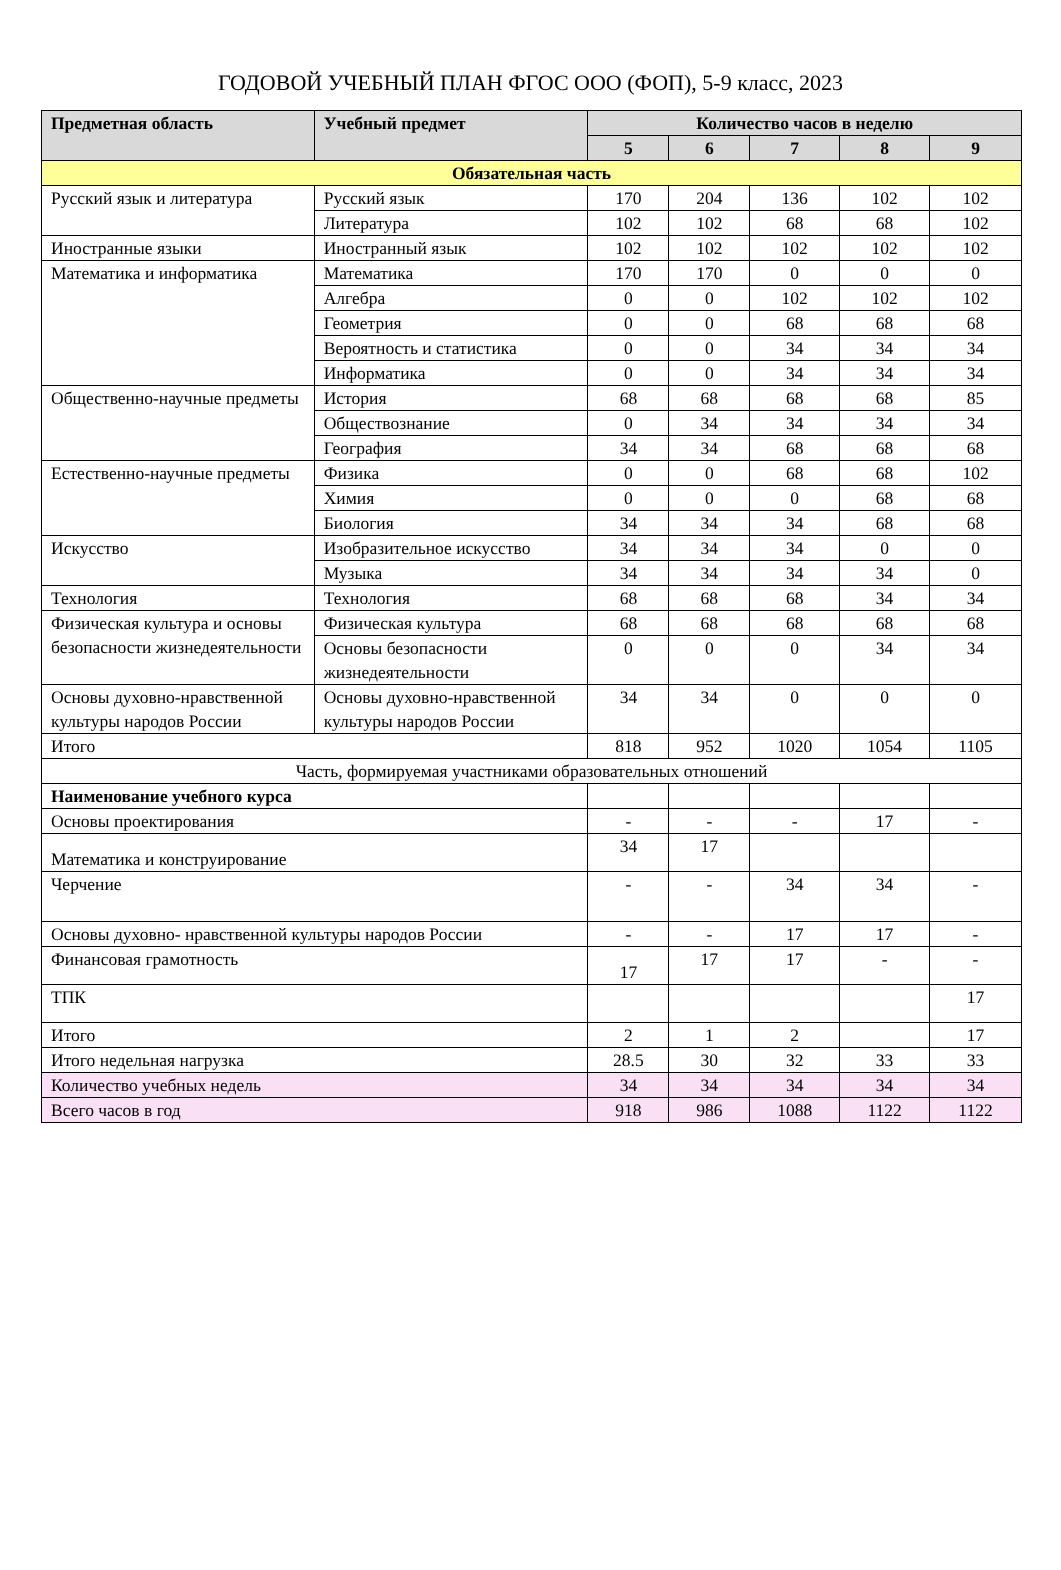ГОДОВОЙ УЧЕБНЫЙ ПЛАН ФГОС ООО (ФОП), 5-9 класс, 2023
| Предметная область | Учебный предмет | Количество часов в неделю | | | | |
| --- | --- | --- | --- | --- | --- | --- |
| | | 5 | 6 | 7 | 8 | 9 |
| Обязательная часть | | | | | | |
| Русский язык и литература | Русский язык | 170 | 204 | 136 | 102 | 102 |
| | Литература | 102 | 102 | 68 | 68 | 102 |
| Иностранные языки | Иностранный язык | 102 | 102 | 102 | 102 | 102 |
| Математика и информатика | Математика | 170 | 170 | 0 | 0 | 0 |
| | Алгебра | 0 | 0 | 102 | 102 | 102 |
| | Геометрия | 0 | 0 | 68 | 68 | 68 |
| | Вероятность и статистика | 0 | 0 | 34 | 34 | 34 |
| | Информатика | 0 | 0 | 34 | 34 | 34 |
| Общественно-научные предметы | История | 68 | 68 | 68 | 68 | 85 |
| | Обществознание | 0 | 34 | 34 | 34 | 34 |
| | География | 34 | 34 | 68 | 68 | 68 |
| Естественно-научные предметы | Физика | 0 | 0 | 68 | 68 | 102 |
| | Химия | 0 | 0 | 0 | 68 | 68 |
| | Биология | 34 | 34 | 34 | 68 | 68 |
| Искусство | Изобразительное искусство | 34 | 34 | 34 | 0 | 0 |
| | Музыка | 34 | 34 | 34 | 34 | 0 |
| Технология | Технология | 68 | 68 | 68 | 34 | 34 |
| Физическая культура и основы безопасности жизнедеятельности | Физическая культура | 68 | 68 | 68 | 68 | 68 |
| | Основы безопасности жизнедеятельности | 0 | 0 | 0 | 34 | 34 |
| Основы духовно-нравственной культуры народов России | Основы духовно-нравственной культуры народов России | 34 | 34 | 0 | 0 | 0 |
| Итого | | 818 | 952 | 1020 | 1054 | 1105 |
| Часть, формируемая участниками образовательных отношений | | | | | | |
| Наименование учебного курса | | | | | | |
| Основы проектирования | | - | - | - | 17 | - |
| Математика и конструирование | | 34 | 17 | | | |
| Черчение | | - | - | 34 | 34 | - |
| Основы духовно- нравственной культуры народов России | | - | - | 17 | 17 | - |
| Финансовая грамотность | | 17 | 17 | 17 | - | - |
| ТПК | | | | | | 17 |
| Итого | | 2 | 1 | 2 | | 17 |
| Итого недельная нагрузка | | 28.5 | 30 | 32 | 33 | 33 |
| Количество учебных недель | | 34 | 34 | 34 | 34 | 34 |
| Всего часов в год | | 918 | 986 | 1088 | 1122 | 1122 |